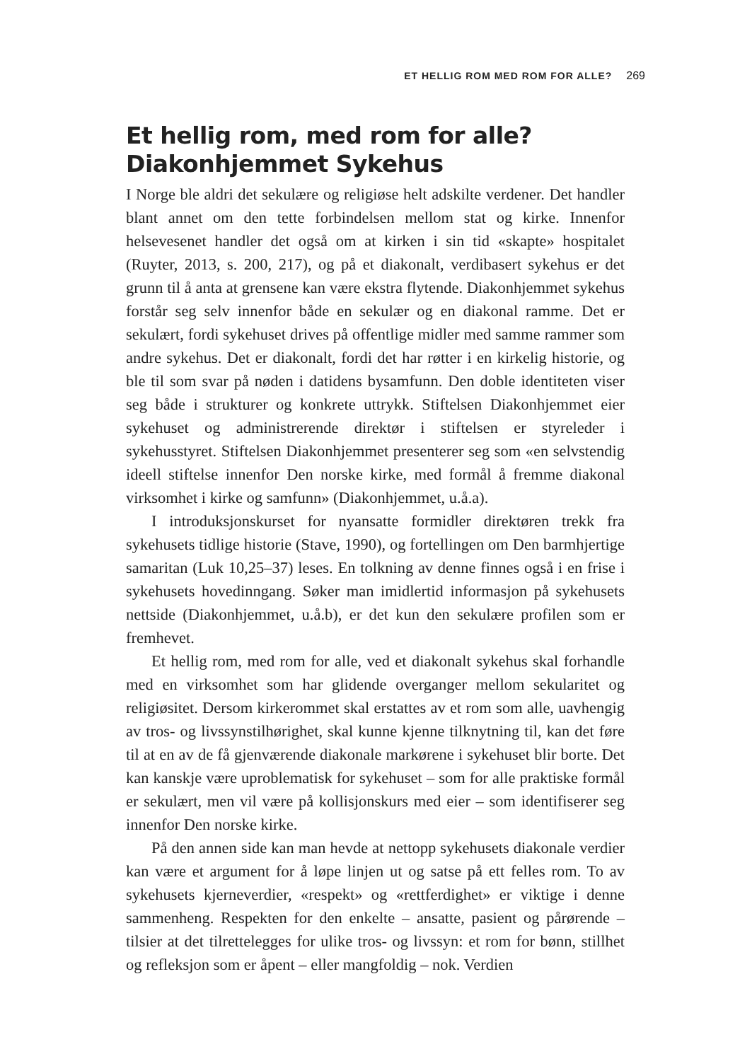ET HELLIG ROM MED ROM FOR ALLE? 269
Et hellig rom, med rom for alle?
Diakonhjemmet Sykehus
I Norge ble aldri det sekulære og religiøse helt adskilte verdener. Det handler blant annet om den tette forbindelsen mellom stat og kirke. Innenfor helsevesenet handler det også om at kirken i sin tid «skapte» hospitalet (Ruyter, 2013, s. 200, 217), og på et diakonalt, verdibasert sykehus er det grunn til å anta at grensene kan være ekstra flytende. Diakonhjemmet sykehus forstår seg selv innenfor både en sekulær og en diakonal ramme. Det er sekulært, fordi sykehuset drives på offentlige midler med samme rammer som andre sykehus. Det er diakonalt, fordi det har røtter i en kirkelig historie, og ble til som svar på nøden i datidens bysamfunn. Den doble identiteten viser seg både i strukturer og konkrete uttrykk. Stiftelsen Diakonhjemmet eier sykehuset og administrerende direktør i stiftelsen er styreleder i sykehusstyret. Stiftelsen Diakonhjemmet presenterer seg som «en selvstendig ideell stiftelse innenfor Den norske kirke, med formål å fremme diakonal virksomhet i kirke og samfunn» (Diakonhjemmet, u.å.a).
I introduksjonskurset for nyansatte formidler direktøren trekk fra sykehusets tidlige historie (Stave, 1990), og fortellingen om Den barmhjertige samaritan (Luk 10,25–37) leses. En tolkning av denne finnes også i en frise i sykehusets hovedinngang. Søker man imidlertid informasjon på sykehusets nettside (Diakonhjemmet, u.å.b), er det kun den sekulære profilen som er fremhevet.
Et hellig rom, med rom for alle, ved et diakonalt sykehus skal forhandle med en virksomhet som har glidende overganger mellom sekularitet og religiøsitet. Dersom kirkerommet skal erstattes av et rom som alle, uavhengig av tros- og livssynstilhørighet, skal kunne kjenne tilknytning til, kan det føre til at en av de få gjenværende diakonale markørene i sykehuset blir borte. Det kan kanskje være uproblematisk for sykehuset – som for alle praktiske formål er sekulært, men vil være på kollisjonskurs med eier – som identifiserer seg innenfor Den norske kirke.
På den annen side kan man hevde at nettopp sykehusets diakonale verdier kan være et argument for å løpe linjen ut og satse på ett felles rom. To av sykehusets kjerneverdier, «respekt» og «rettferdighet» er viktige i denne sammenheng. Respekten for den enkelte – ansatte, pasient og pårørende – tilsier at det tilrettelegges for ulike tros- og livssyn: et rom for bønn, stillhet og refleksjon som er åpent – eller mangfoldig – nok. Verdien